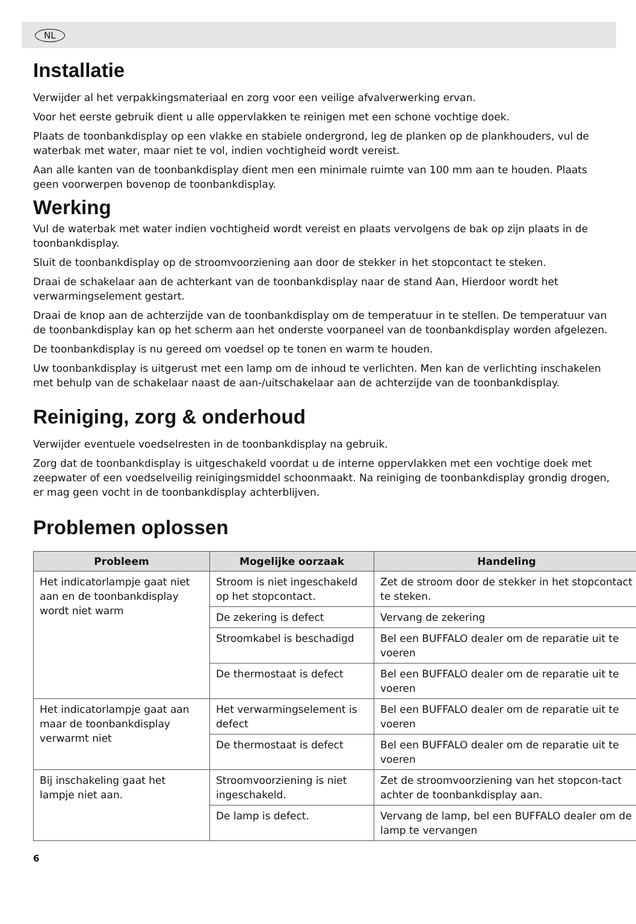NL
Installatie
Verwijder al het verpakkingsmateriaal en zorg voor een veilige afvalverwerking ervan.
Voor het eerste gebruik dient u alle oppervlakken te reinigen met een schone vochtige doek.
Plaats de toonbankdisplay op een vlakke en stabiele ondergrond, leg de planken op de plankhouders, vul de waterbak met water, maar niet te vol, indien vochtigheid wordt vereist.
Aan alle kanten van de toonbankdisplay dient men een minimale ruimte van 100 mm aan te houden. Plaats geen voorwerpen bovenop de toonbankdisplay.
Werking
Vul de waterbak met water indien vochtigheid wordt vereist en plaats vervolgens de bak op zijn plaats in de toonbankdisplay.
Sluit de toonbankdisplay op de stroomvoorziening aan door de stekker in het stopcontact te steken.
Draai de schakelaar aan de achterkant van de toonbankdisplay naar de stand Aan, Hierdoor wordt het verwarmingselement gestart.
Draai de knop aan de achterzijde van de toonbankdisplay om de temperatuur in te stellen. De temperatuur van de toonbankdisplay kan op het scherm aan het onderste voorpaneel van de toonbankdisplay worden afgelezen.
De toonbankdisplay is nu gereed om voedsel op te tonen en warm te houden.
Uw toonbankdisplay is uitgerust met een lamp om de inhoud te verlichten. Men kan de verlichting inschakelen met behulp van de schakelaar naast de aan-/uitschakelaar aan de achterzijde van de toonbankdisplay.
Reiniging, zorg & onderhoud
Verwijder eventuele voedselresten in de toonbankdisplay na gebruik.
Zorg dat de toonbankdisplay is uitgeschakeld voordat u de interne oppervlakken met een vochtige doek met zeepwater of een voedselveilig reinigingsmiddel schoonmaakt. Na reiniging de toonbankdisplay grondig drogen, er mag geen vocht in de toonbankdisplay achterblijven.
Problemen oplossen
| Probleem | Mogelijke oorzaak | Handeling |
| --- | --- | --- |
| Het indicatorlampje gaat niet aan en de toonbankdisplay wordt niet warm | Stroom is niet ingeschakeld op het stopcontact. | Zet de stroom door de stekker in het stopcontact te steken. |
| | De zekering is defect | Vervang de zekering |
| | Stroomkabel is beschadigd | Bel een BUFFALO dealer om de reparatie uit te voeren |
| | De thermostaat is defect | Bel een BUFFALO dealer om de reparatie uit te voeren |
| Het indicatorlampje gaat aan maar de toonbankdisplay verwarmt niet | Het verwarmingselement is defect | Bel een BUFFALO dealer om de reparatie uit te voeren |
| | De thermostaat is defect | Bel een BUFFALO dealer om de reparatie uit te voeren |
| Bij inschakeling gaat het lampje niet aan. | Stroomvoorziening is niet ingeschakeld. | Zet de stroomvoorziening van het stopcon-tact achter de toonbankdisplay aan. |
| | De lamp is defect. | Vervang de lamp, bel een BUFFALO dealer om de lamp te vervangen |
6